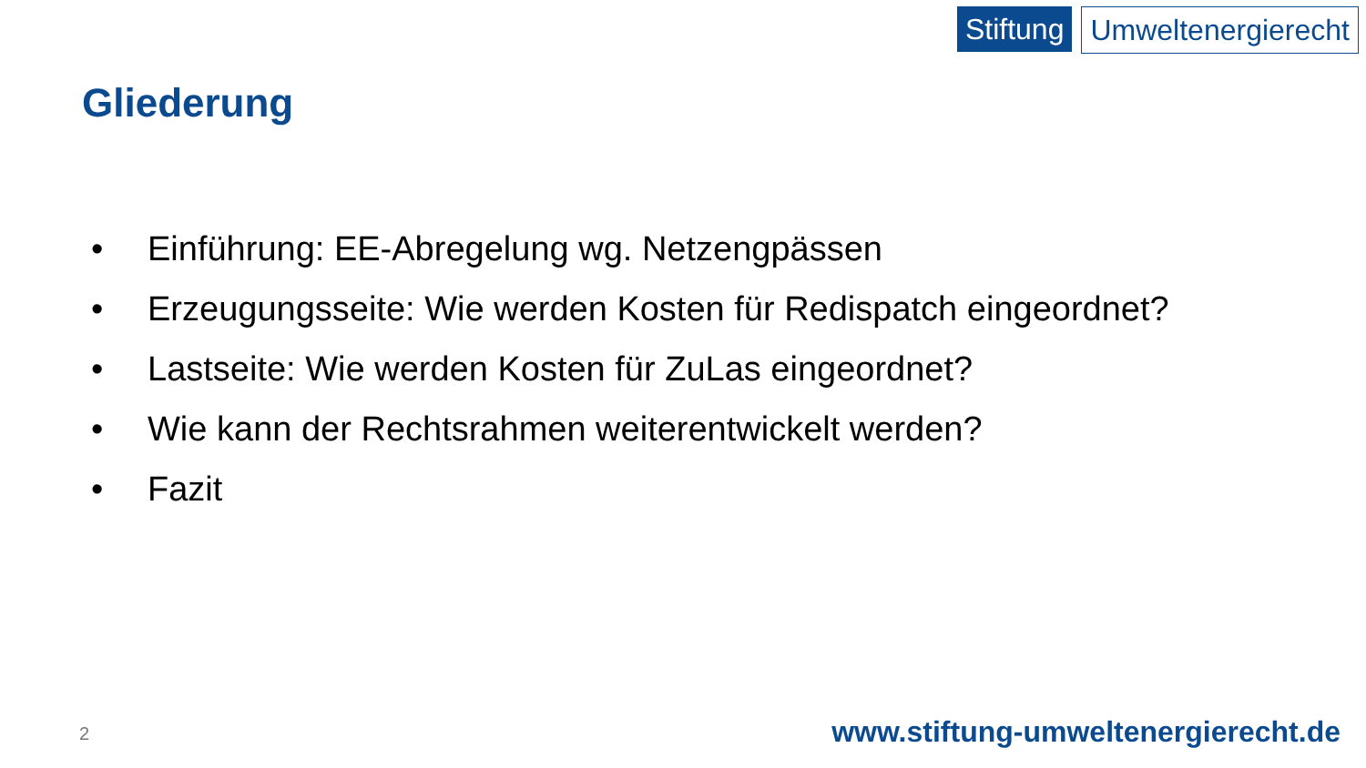Stiftung Umweltenergierecht
Gliederung
• Einführung: EE-Abregelung wg. Netzengpässen
• Erzeugungsseite: Wie werden Kosten für Redispatch eingeordnet?
• Lastseite: Wie werden Kosten für ZuLas eingeordnet?
• Wie kann der Rechtsrahmen weiterentwickelt werden?
• Fazit
2
www.stiftung-umweltenergierecht.de